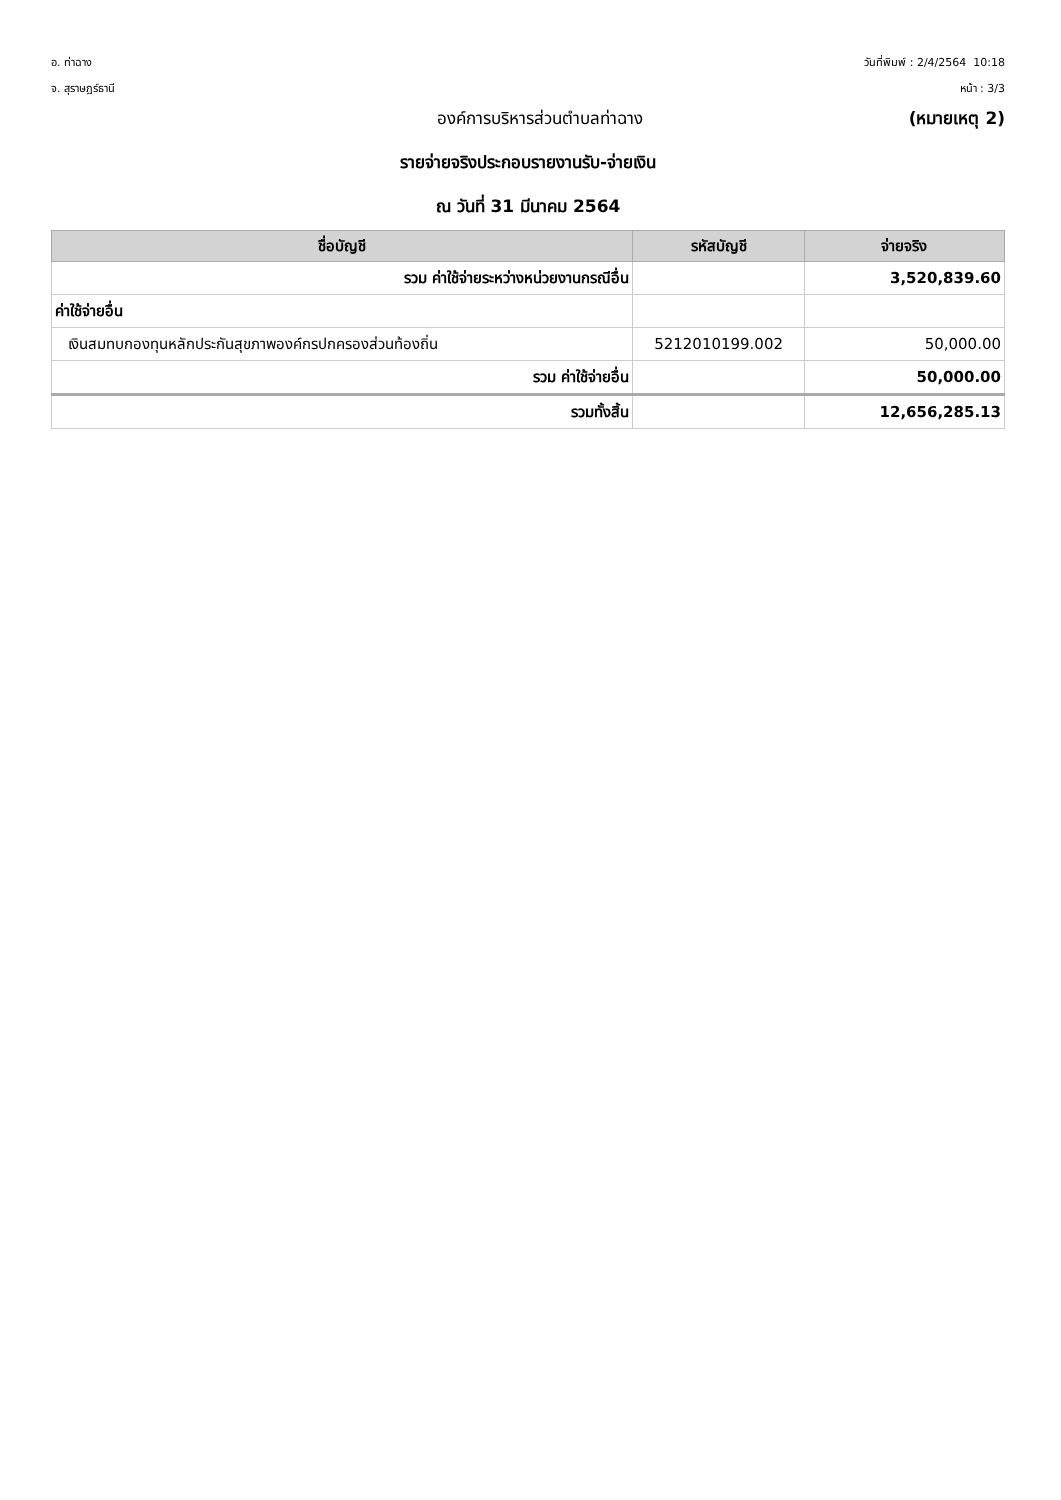อ. ท่าฉาง
จ. สุราษฎร์ธานี
วันที่พิมพ์ : 2/4/2564 10:18
หน้า : 3/3
องค์การบริหารส่วนตำบลท่าฉาง (หมายเหตุ 2)
รายจ่ายจริงประกอบรายงานรับ-จ่ายเงิน
ณ วันที่ 31 มีนาคม 2564
| ชื่อบัญชี | รหัสบัญชี | จ่ายจริง |
| --- | --- | --- |
| รวม ค่าใช้จ่ายระหว่างหน่วยงานกรณีอื่น | | 3,520,839.60 |
| ค่าใช้จ่ายอื่น | | |
| เงินสมทบกองทุนหลักประกันสุขภาพองค์กรปกครองส่วนท้องถิ่น | 5212010199.002 | 50,000.00 |
| รวม ค่าใช้จ่ายอื่น | | 50,000.00 |
| รวมทั้งสิ้น | | 12,656,285.13 |